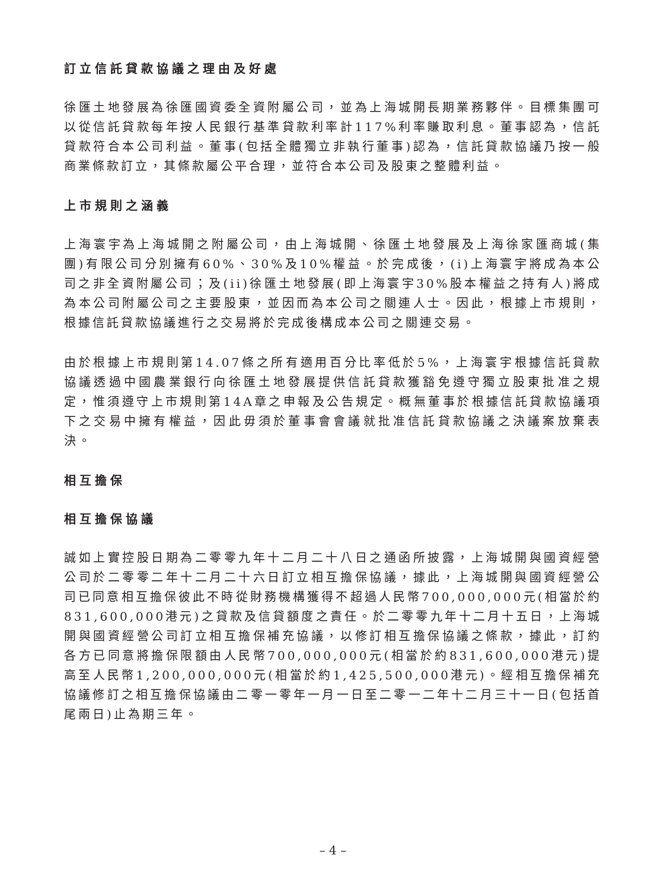訂立信託貸款協議之理由及好處
徐匯土地發展為徐匯國資委全資附屬公司，並為上海城開長期業務夥伴。目標集團可以從信託貸款每年按人民銀行基準貸款利率計117%利率賺取利息。董事認為，信託貸款符合本公司利益。董事(包括全體獨立非執行董事)認為，信託貸款協議乃按一般商業條款訂立，其條款屬公平合理，並符合本公司及股東之整體利益。
上市規則之涵義
上海寰宇為上海城開之附屬公司，由上海城開、徐匯土地發展及上海徐家匯商城(集團)有限公司分別擁有60%、30%及10%權益。於完成後，(i)上海寰宇將成為本公司之非全資附屬公司；及(ii)徐匯土地發展(即上海寰宇30%股本權益之持有人)將成為本公司附屬公司之主要股東，並因而為本公司之關連人士。因此，根據上市規則，根據信託貸款協議進行之交易將於完成後構成本公司之關連交易。
由於根據上市規則第14.07條之所有適用百分比率低於5%，上海寰宇根據信託貸款協議透過中國農業銀行向徐匯土地發展提供信託貸款獲豁免遵守獨立股東批准之規定，惟須遵守上市規則第14A章之申報及公告規定。概無董事於根據信託貸款協議項下之交易中擁有權益，因此毋須於董事會會議就批准信託貸款協議之決議案放棄表決。
相互擔保
相互擔保協議
誠如上實控股日期為二零零九年十二月二十八日之通函所披露，上海城開與國資經營公司於二零零二年十二月二十六日訂立相互擔保協議，據此，上海城開與國資經營公司已同意相互擔保彼此不時從財務機構獲得不超過人民幣700,000,000元(相當於約831,600,000港元)之貸款及信貸額度之責任。於二零零九年十二月十五日，上海城開與國資經營公司訂立相互擔保補充協議，以修訂相互擔保協議之條款，據此，訂約各方已同意將擔保限額由人民幣700,000,000元(相當於約831,600,000港元)提高至人民幣1,200,000,000元(相當於約1,425,500,000港元)。經相互擔保補充協議修訂之相互擔保協議由二零一零年一月一日至二零一二年十二月三十一日(包括首尾兩日)止為期三年。
– 4 –